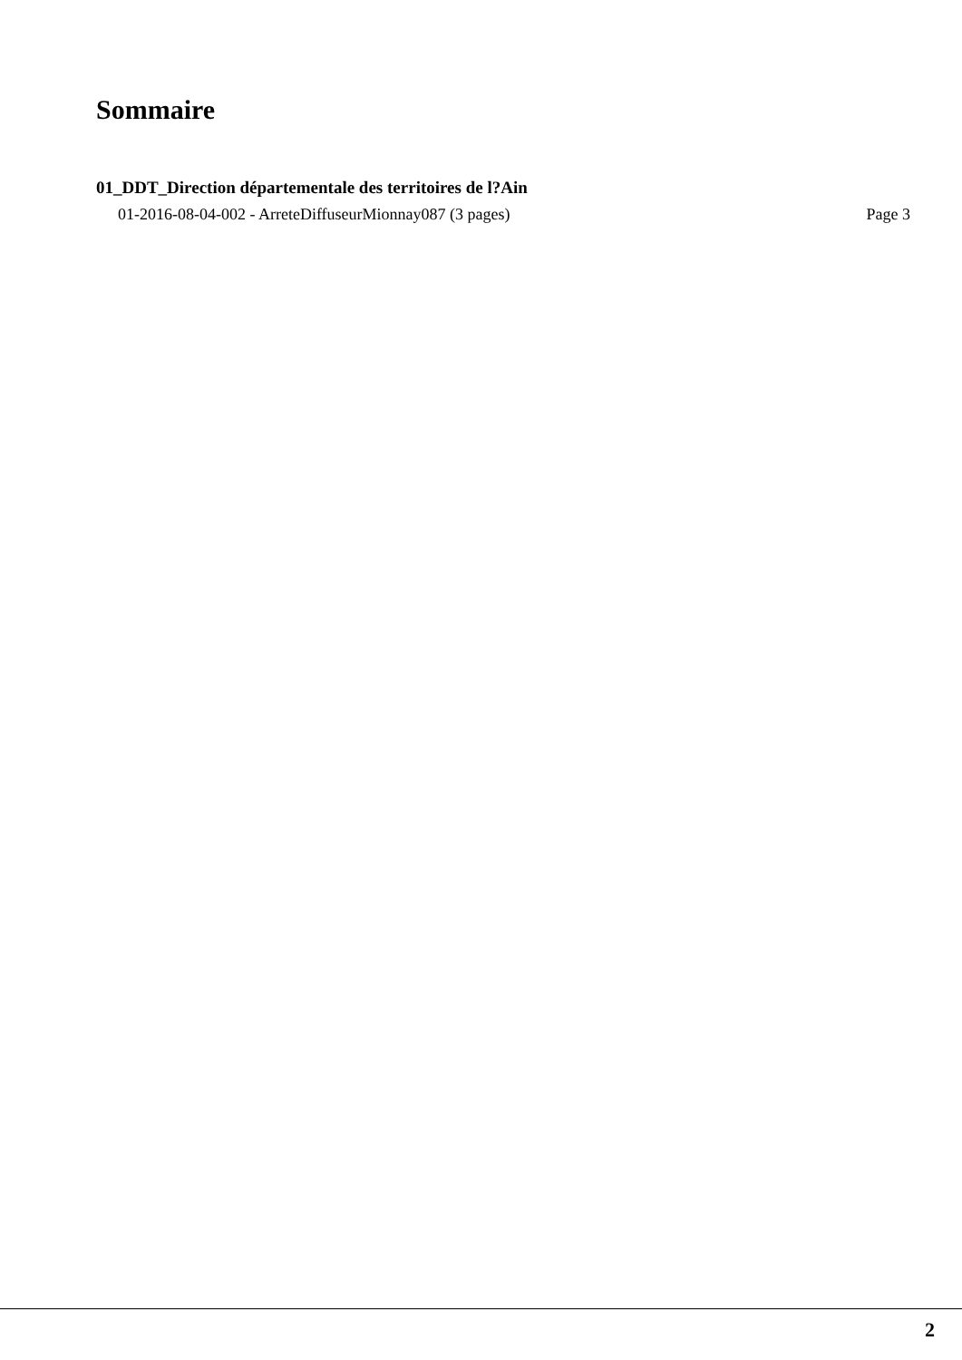Sommaire
01_DDT_Direction départementale des territoires de l?Ain
01-2016-08-04-002 - ArreteDiffuseurMionnay087 (3 pages) Page 3
2